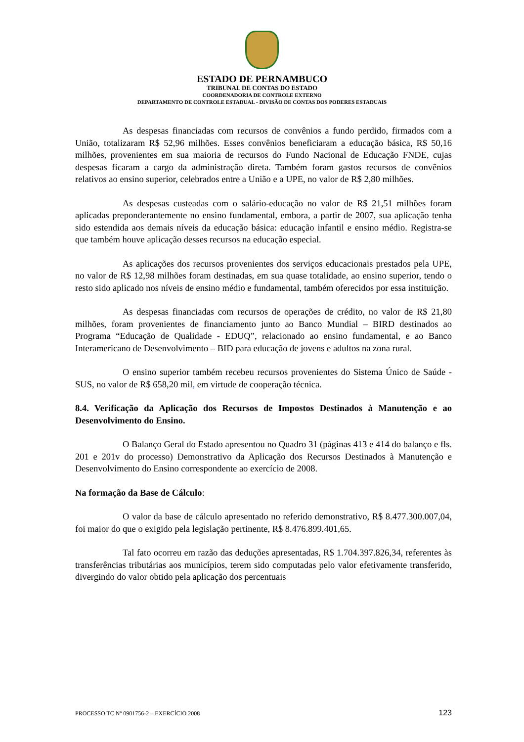ESTADO DE PERNAMBUCO
TRIBUNAL DE CONTAS DO ESTADO
COORDENADORIA DE CONTROLE EXTERNO
DEPARTAMENTO DE CONTROLE ESTADUAL - DIVISÃO DE CONTAS DOS PODERES ESTADUAIS
As despesas financiadas com recursos de convênios a fundo perdido, firmados com a União, totalizaram R$ 52,96 milhões. Esses convênios beneficiaram a educação básica, R$ 50,16 milhões, provenientes em sua maioria de recursos do Fundo Nacional de Educação FNDE, cujas despesas ficaram a cargo da administração direta. Também foram gastos recursos de convênios relativos ao ensino superior, celebrados entre a União e a UPE, no valor de R$ 2,80 milhões.
As despesas custeadas com o salário-educação no valor de R$ 21,51 milhões foram aplicadas preponderantemente no ensino fundamental, embora, a partir de 2007, sua aplicação tenha sido estendida aos demais níveis da educação básica: educação infantil e ensino médio. Registra-se que também houve aplicação desses recursos na educação especial.
As aplicações dos recursos provenientes dos serviços educacionais prestados pela UPE, no valor de R$ 12,98 milhões foram destinadas, em sua quase totalidade, ao ensino superior, tendo o resto sido aplicado nos níveis de ensino médio e fundamental, também oferecidos por essa instituição.
As despesas financiadas com recursos de operações de crédito, no valor de R$ 21,80 milhões, foram provenientes de financiamento junto ao Banco Mundial – BIRD destinados ao Programa “Educação de Qualidade - EDUQ”, relacionado ao ensino fundamental, e ao Banco Interamericano de Desenvolvimento – BID para educação de jovens e adultos na zona rural.
O ensino superior também recebeu recursos provenientes do Sistema Único de Saúde - SUS, no valor de R$ 658,20 mil, em virtude de cooperação técnica.
8.4. Verificação da Aplicação dos Recursos de Impostos Destinados à Manutenção e ao Desenvolvimento do Ensino.
O Balanço Geral do Estado apresentou no Quadro 31 (páginas 413 e 414 do balanço e fls. 201 e 201v do processo) Demonstrativo da Aplicação dos Recursos Destinados à Manutenção e Desenvolvimento do Ensino correspondente ao exercício de 2008.
Na formação da Base de Cálculo:
O valor da base de cálculo apresentado no referido demonstrativo, R$ 8.477.300.007,04, foi maior do que o exigido pela legislação pertinente, R$ 8.476.899.401,65.
Tal fato ocorreu em razão das deduções apresentadas, R$ 1.704.397.826,34, referentes às transferências tributárias aos municípios, terem sido computadas pelo valor efetivamente transferido, divergindo do valor obtido pela aplicação dos percentuais
PROCESSO TC Nº 0901756-2 – EXERCÍCIO 2008 123